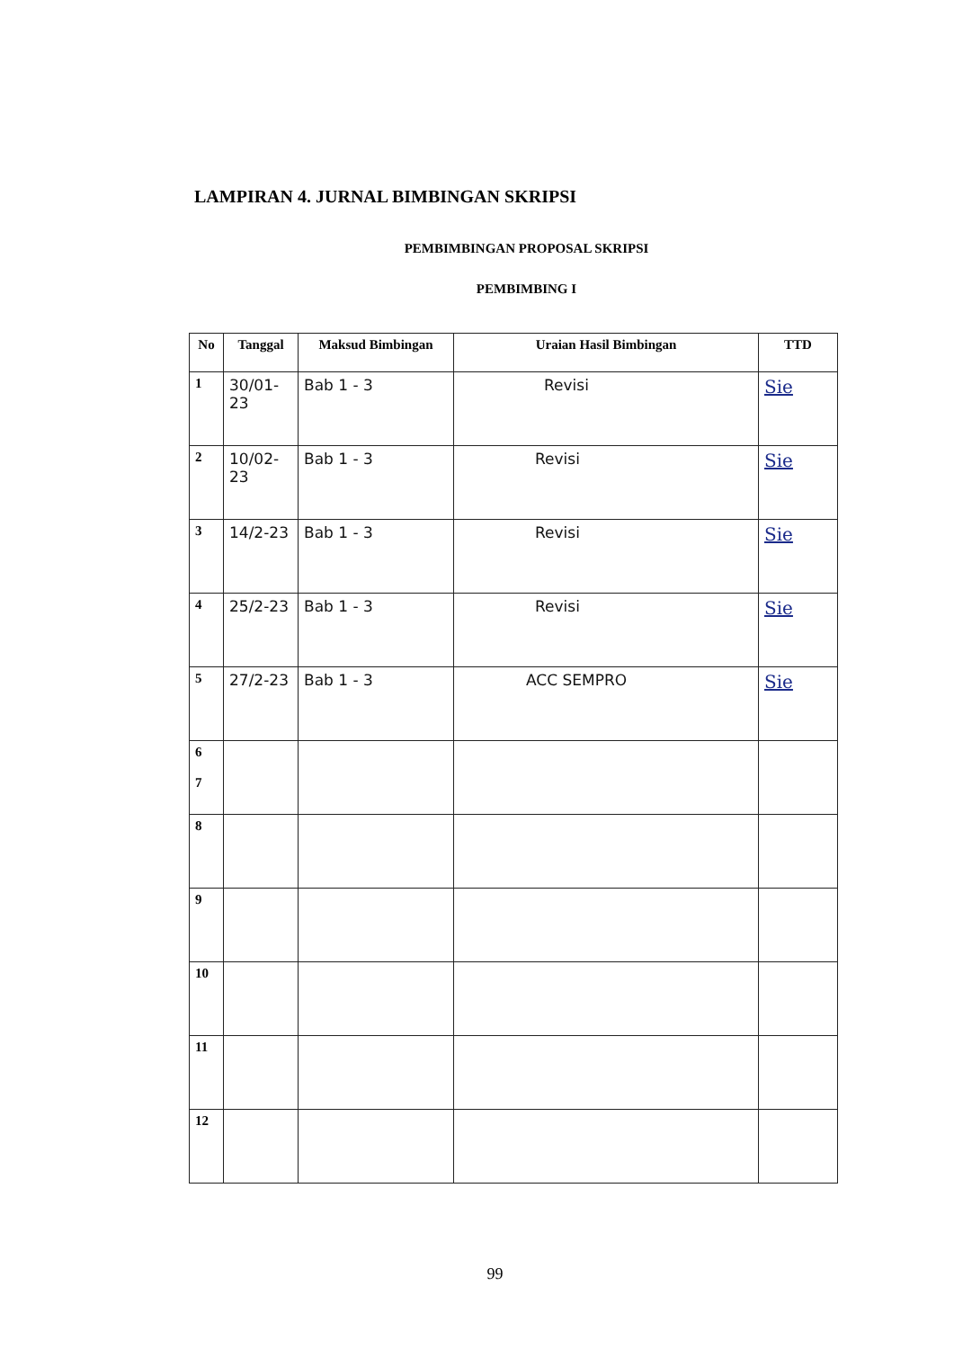LAMPIRAN 4. JURNAL BIMBINGAN SKRIPSI
PEMBIMBINGAN PROPOSAL SKRIPSI
PEMBIMBING I
| No | Tanggal | Maksud Bimbingan | Uraian Hasil Bimbingan | TTD |
| --- | --- | --- | --- | --- |
| 1 | 30/01-23 | Bab 1 - 3 | Revisi | Sie |
| 2 | 10/02-23 | Bab 1 - 3 | Revisi | Sie |
| 3 | 14/2-23 | Bab 1 - 3 | Revisi | Sie |
| 4 | 25/2-23 | Bab 1 - 3 | Revisi | Sie |
| 5 | 27/2-23 | Bab 1 - 3 | ACC SEMPRO | Sie |
| 6 7 | | | | |
| 8 | | | | |
| 9 | | | | |
| 10 | | | | |
| 11 | | | | |
| 12 | | | | |
99